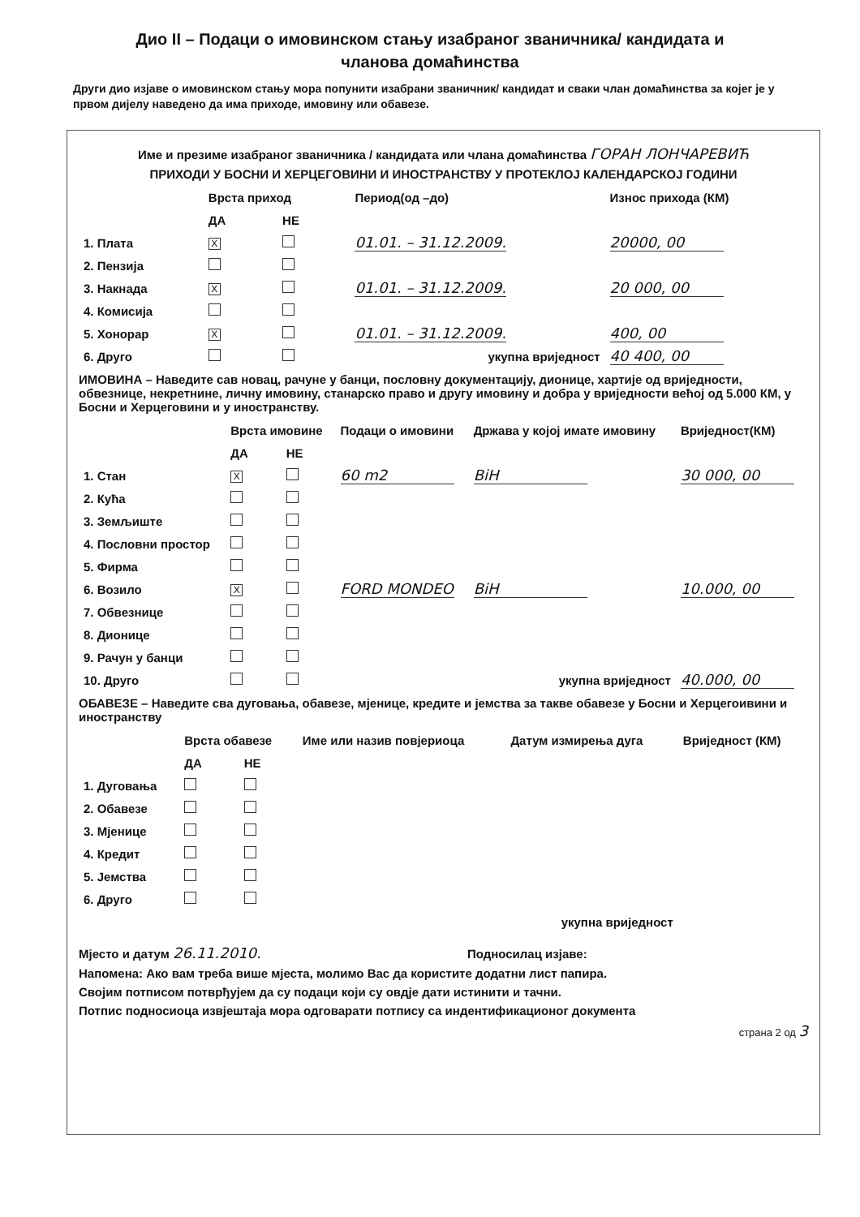Дио II – Подаци о имовинском стању изабраног званичника/ кандидата и
чланова домаћинства
Други дио изјаве о имовинском стању мора попунити изабрани званичник/ кандидат и сваки члан домаћинства за којег је у првом дијелу наведено да има приходе, имовину или обавезе.
Име и презиме изабраног званичника / кандидата или члана домаћинства ГОРАН ЛОНЧАРЕВИЋ
ПРИХОДИ У БОСНИ И ХЕРЦЕГОВИНИ И ИНОСТРАНСТВУ У ПРОТЕКЛОЈ КАЛЕНДАРСКОЈ ГОДИНИ
| | Врста приход | | Период(од –до) | Износ прихода (КМ) |
| --- | --- | --- | --- | --- |
| | ДА | НЕ | | |
| 1. Плата | X | | 01.01. – 31.12.2009. | 20000, 00 |
| 2. Пензија | | | | |
| 3. Накнада | X | | 01.01. – 31.12.2009. | 20 000, 00 |
| 4. Комисија | | | | |
| 5. Хонорар | X | | 01.01. – 31.12.2009. | 400, 00 |
| 6. Друго | | | укупна вриједност | 40 400, 00 |
ИМОВИНА – Наведите сав новац, рачуне у банци, пословну документацију, дионице, хартије од вриједности, обвезнице, некретнине, личну имовину, станарско право и другу имовину и добра у вриједности већој од 5.000 КМ, у Босни и Херцеговини и у иностранству.
| | Врста имовине | | Подаци о имовини | Држава у којој имате имовину | Вриједност(КМ) |
| --- | --- | --- | --- | --- | --- |
| | ДА | НЕ | | | |
| 1. Стан | X | | 60 m2 | BiH | 30 000, 00 |
| 2. Кућа | | | | | |
| 3. Земљиште | | | | | |
| 4. Пословни простор | | | | | |
| 5. Фирма | | | | | |
| 6. Возило | X | | FORD MONDEO | BiH | 10.000, 00 |
| 7. Обвезнице | | | | | |
| 8. Дионице | | | | | |
| 9. Рачун у банци | | | | | |
| 10. Друго | | | | укупна вриједност | 40.000, 00 |
ОБАВЕЗЕ – Наведите сва дуговања, обавезе, мјенице, кредите и јемства за такве обавезе у Босни и Херцегоивини и иностранству
| | Врста обавезе | | Име или назив повјериоца | Датум измирења дуга | Вриједност (КМ) |
| --- | --- | --- | --- | --- | --- |
| | ДА | НЕ | | | |
| 1. Дуговања | | | | | |
| 2. Обавезе | | | | | |
| 3. Мјенице | | | | | |
| 4. Кредит | | | | | |
| 5. Јемства | | | | | |
| 6. Друго | | | | | |
| укупна вриједност | | | | | |
Мјесто и датум 26.11.2010. Подносилац изјаве:
Напомена: Ако вам треба више мјеста, молимо Вас да користите додатни лист папира.
Својим потписом потврђујем да су подаци који су овдје дати истинити и тачни.
Потпис подносиоца извјештаја мора одговарати потпису са индентификационог документа
страна 2 од 3